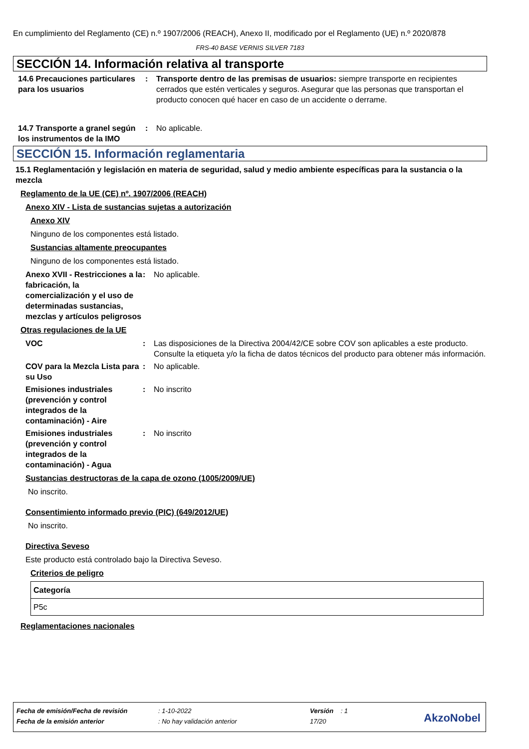En cumplimiento del Reglamento (CE) n.º 1907/2006 (REACH), Anexo II, modificado por el Reglamento (UE) n.º 2020/878
FRS-40 BASE VERNIS SILVER 7183
SECCIÓN 14. Información relativa al transporte
14.6 Precauciones particulares para los usuarios
: Transporte dentro de las premisas de usuarios: siempre transporte en recipientes cerrados que estén verticales y seguros. Asegurar que las personas que transportan el producto conocen qué hacer en caso de un accidente o derrame.
14.7 Transporte a granel según los instrumentos de la IMO
: No aplicable.
SECCIÓN 15. Información reglamentaria
15.1 Reglamentación y legislación en materia de seguridad, salud y medio ambiente específicas para la sustancia o la mezcla
Reglamento de la UE (CE) nº. 1907/2006 (REACH)
Anexo XIV - Lista de sustancias sujetas a autorización
Anexo XIV
Ninguno de los componentes está listado.
Sustancias altamente preocupantes
Ninguno de los componentes está listado.
Anexo XVII - Restricciones a la fabricación, la comercialización y el uso de determinadas sustancias, mezclas y artículos peligrosos
: No aplicable.
Otras regulaciones de la UE
VOC : Las disposiciones de la Directiva 2004/42/CE sobre COV son aplicables a este producto. Consulte la etiqueta y/o la ficha de datos técnicos del producto para obtener más información.
COV para la Mezcla Lista para su Uso
: No aplicable.
Emisiones industriales (prevención y control integrados de la contaminación) - Aire
: No inscrito
Emisiones industriales (prevención y control integrados de la contaminación) - Agua
: No inscrito
Sustancias destructoras de la capa de ozono (1005/2009/UE)
No inscrito.
Consentimiento informado previo (PIC) (649/2012/UE)
No inscrito.
Directiva Seveso
Este producto está controlado bajo la Directiva Seveso.
Criterios de peligro
| Categoría |
| --- |
| P5c |
Reglamentaciones nacionales
| Fecha de emisión/Fecha de revisión | : 1-10-2022 | Versión : 1 |
| Fecha de la emisión anterior | : No hay validación anterior | 17/20 |
AkzoNobel